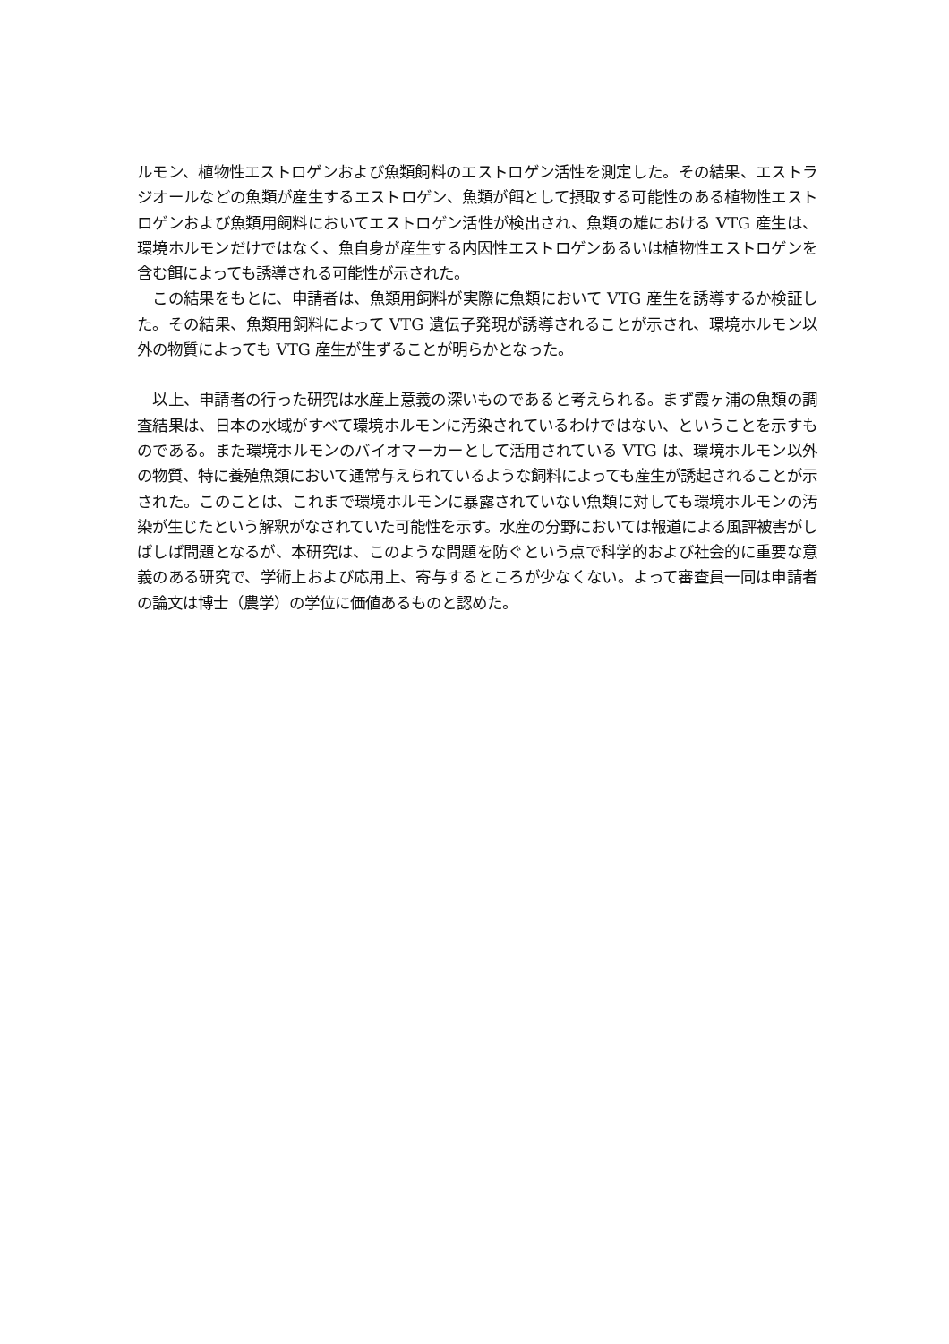ルモン、植物性エストロゲンおよび魚類飼料のエストロゲン活性を測定した。その結果、エストラジオールなどの魚類が産生するエストロゲン、魚類が餌として摂取する可能性のある植物性エストロゲンおよび魚類用飼料においてエストロゲン活性が検出され、魚類の雄における VTG 産生は、環境ホルモンだけではなく、魚自身が産生する内因性エストロゲンあるいは植物性エストロゲンを含む餌によっても誘導される可能性が示された。
　この結果をもとに、申請者は、魚類用飼料が実際に魚類において VTG 産生を誘導するか検証した。その結果、魚類用飼料によって VTG 遺伝子発現が誘導されることが示され、環境ホルモン以外の物質によっても VTG 産生が生ずることが明らかとなった。
　以上、申請者の行った研究は水産上意義の深いものであると考えられる。まず霞ヶ浦の魚類の調査結果は、日本の水域がすべて環境ホルモンに汚染されているわけではない、ということを示すものである。また環境ホルモンのバイオマーカーとして活用されている VTG は、環境ホルモン以外の物質、特に養殖魚類において通常与えられているような飼料によっても産生が誘起されることが示された。このことは、これまで環境ホルモンに暴露されていない魚類に対しても環境ホルモンの汚染が生じたという解釈がなされていた可能性を示す。水産の分野においては報道による風評被害がしばしば問題となるが、本研究は、このような問題を防ぐという点で科学的および社会的に重要な意義のある研究で、学術上および応用上、寄与するところが少なくない。よって審査員一同は申請者の論文は博士（農学）の学位に価値あるものと認めた。